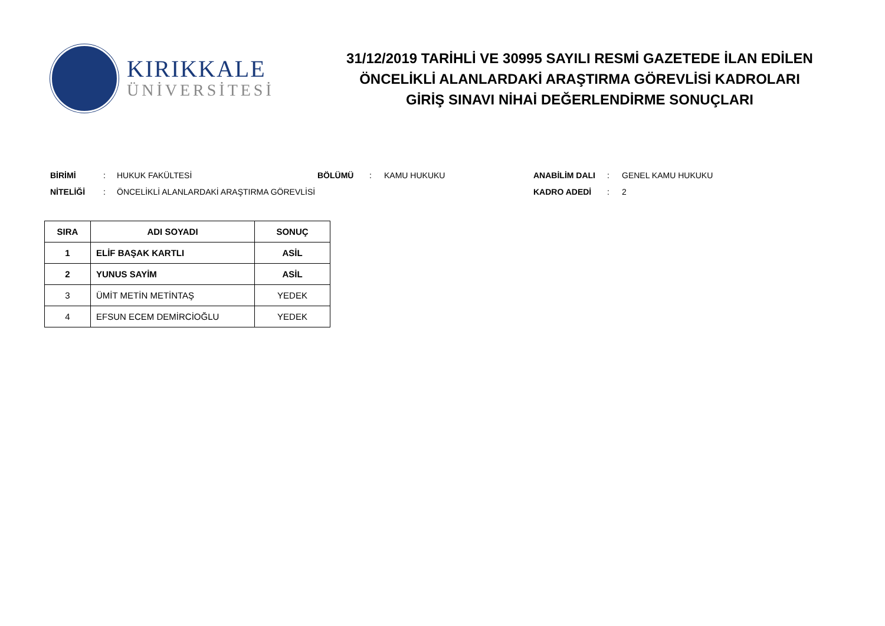KIRIKKALE
ÜNİVERSİTESİ
31/12/2019 TARİHLİ VE 30995 SAYILI RESMİ GAZETEDE İLAN EDİLEN
ÖNCELİKLİ ALANLARDAKİ ARAŞTIRMA GÖREVLİSİ KADROLARI
GİRİŞ SINAVI NİHAİ DEĞERLENDİRME SONUÇLARI
| BİRİMİ | : | HUKUK FAKÜLTESİ | BÖLÜMÜ | : | KAMU HUKUKU | ANABİLİM DALI | : | GENEL KAMU HUKUKU |
| NİTELİĞİ | : | ÖNCELİKLİ ALANLARDAKİ ARAŞTIRMA GÖREVLİSİ | | | | KADRO ADEDİ | : | 2 |
| SIRA | ADI SOYADI | SONUÇ |
| --- | --- | --- |
| 1 | ELİF BAŞAK KARTLI | ASİL |
| 2 | YUNUS SAYİM | ASİL |
| 3 | ÜMİT METİN METİNTAŞ | YEDEK |
| 4 | EFSUN ECEM DEMİRCİOĞLU | YEDEK |